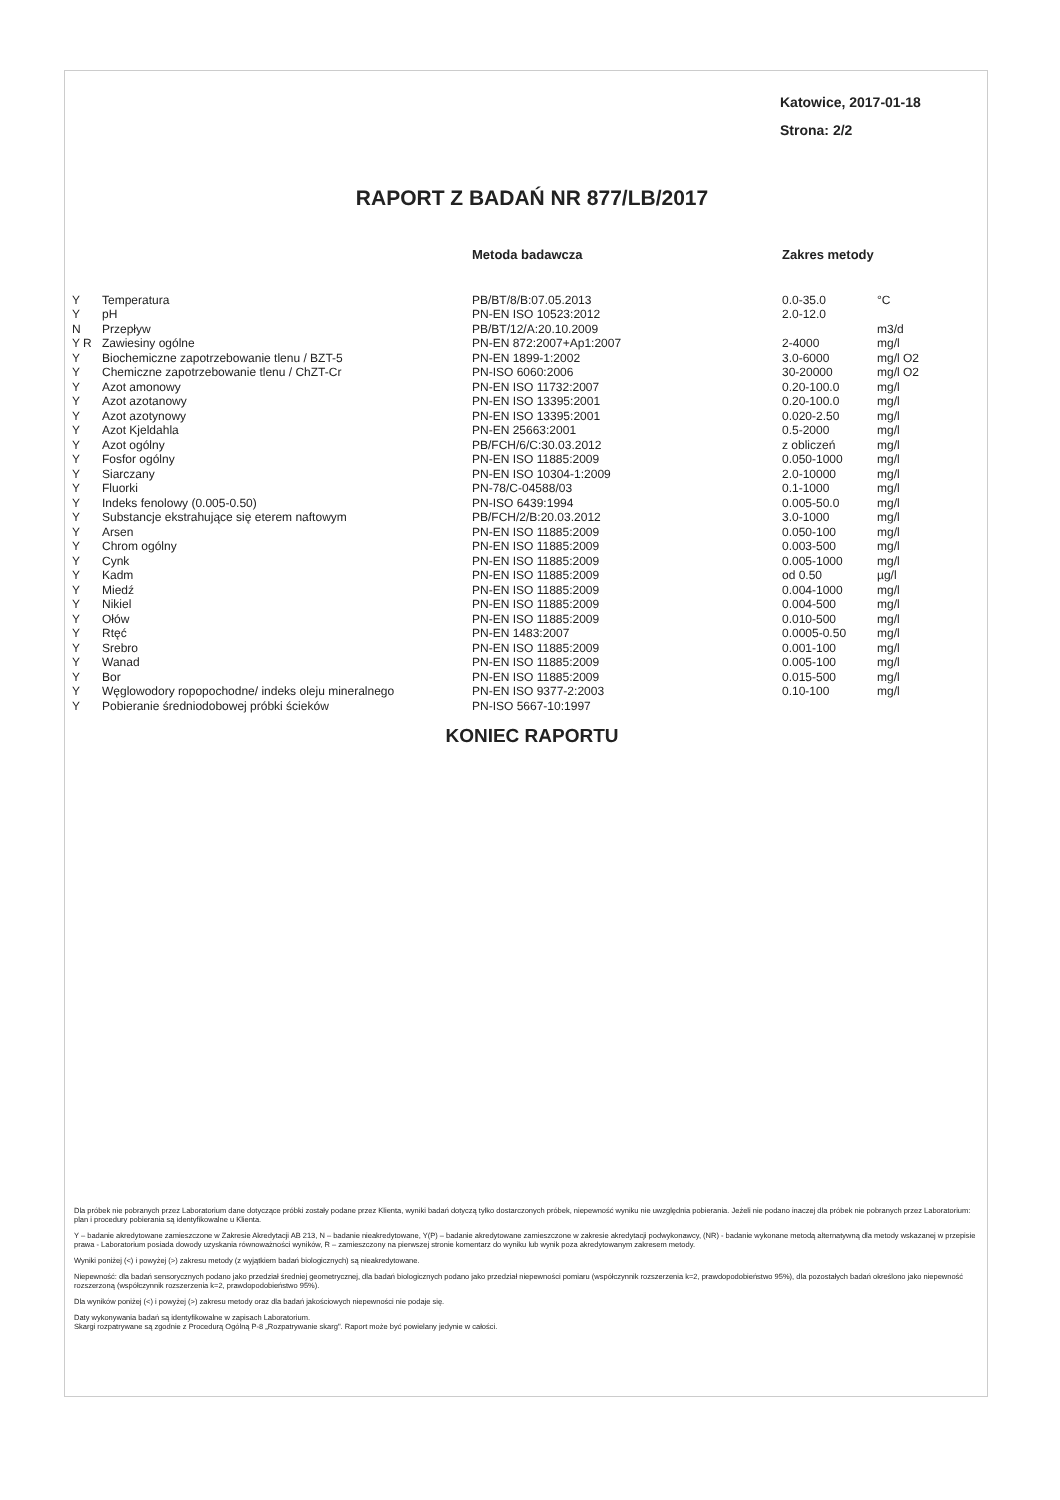Katowice, 2017-01-18
Strona: 2/2
RAPORT Z BADAŃ NR 877/LB/2017
| | | Metoda badawcza | Zakres metody | |
| --- | --- | --- | --- | --- |
| Y | Temperatura | PB/BT/8/B:07.05.2013 | 0.0-35.0 | °C |
| Y | pH | PN-EN ISO 10523:2012 | 2.0-12.0 | |
| N | Przepływ | PB/BT/12/A:20.10.2009 | | m3/d |
| Y R | Zawiesiny ogólne | PN-EN 872:2007+Ap1:2007 | 2-4000 | mg/l |
| Y | Biochemiczne zapotrzebowanie tlenu / BZT-5 | PN-EN 1899-1:2002 | 3.0-6000 | mg/l O2 |
| Y | Chemiczne zapotrzebowanie tlenu / ChZT-Cr | PN-ISO 6060:2006 | 30-20000 | mg/l O2 |
| Y | Azot amonowy | PN-EN ISO 11732:2007 | 0.20-100.0 | mg/l |
| Y | Azot azotanowy | PN-EN ISO 13395:2001 | 0.20-100.0 | mg/l |
| Y | Azot azotynowy | PN-EN ISO 13395:2001 | 0.020-2.50 | mg/l |
| Y | Azot Kjeldahla | PN-EN 25663:2001 | 0.5-2000 | mg/l |
| Y | Azot ogólny | PB/FCH/6/C:30.03.2012 | z obliczeń | mg/l |
| Y | Fosfor ogólny | PN-EN ISO 11885:2009 | 0.050-1000 | mg/l |
| Y | Siarczany | PN-EN ISO 10304-1:2009 | 2.0-10000 | mg/l |
| Y | Fluorki | PN-78/C-04588/03 | 0.1-1000 | mg/l |
| Y | Indeks fenolowy (0.005-0.50) | PN-ISO 6439:1994 | 0.005-50.0 | mg/l |
| Y | Substancje ekstrahujące się eterem naftowym | PB/FCH/2/B:20.03.2012 | 3.0-1000 | mg/l |
| Y | Arsen | PN-EN ISO 11885:2009 | 0.050-100 | mg/l |
| Y | Chrom ogólny | PN-EN ISO 11885:2009 | 0.003-500 | mg/l |
| Y | Cynk | PN-EN ISO 11885:2009 | 0.005-1000 | mg/l |
| Y | Kadm | PN-EN ISO 11885:2009 | od 0.50 | µg/l |
| Y | Miedź | PN-EN ISO 11885:2009 | 0.004-1000 | mg/l |
| Y | Nikiel | PN-EN ISO 11885:2009 | 0.004-500 | mg/l |
| Y | Ołów | PN-EN ISO 11885:2009 | 0.010-500 | mg/l |
| Y | Rtęć | PN-EN 1483:2007 | 0.0005-0.50 | mg/l |
| Y | Srebro | PN-EN ISO 11885:2009 | 0.001-100 | mg/l |
| Y | Wanad | PN-EN ISO 11885:2009 | 0.005-100 | mg/l |
| Y | Bor | PN-EN ISO 11885:2009 | 0.015-500 | mg/l |
| Y | Węglowodory ropopochodne/ indeks oleju mineralnego | PN-EN ISO 9377-2:2003 | 0.10-100 | mg/l |
| Y | Pobieranie średniodobowej próbki ścieków | PN-ISO 5667-10:1997 | | |
KONIEC RAPORTU
Dla próbek nie pobranych przez Laboratorium dane dotyczące próbki zostały podane przez Klienta, wyniki badań dotyczą tylko dostarczonych próbek, niepewność wyniku nie uwzględnia pobierania. Jeżeli nie podano inaczej dla próbek nie pobranych przez Laboratorium: plan i procedury pobierania są identyfikowalne u Klienta.
Y – badanie akredytowane zamieszczone w Zakresie Akredytacji AB 213, N – badanie nieakredytowane, Y(P) – badanie akredytowane zamieszczone w zakresie akredytacji podwykonawcy, (NR) - badanie wykonane metodą alternatywną dla metody wskazanej w przepisie prawa - Laboratorium posiada dowody uzyskania równoważności wyników, R – zamieszczony na pierwszej stronie komentarz do wyniku lub wynik poza akredytowanym zakresem metody.
Wyniki poniżej (<) i powyżej (>) zakresu metody (z wyjątkiem badań biologicznych) są nieakredytowane.
Niepewność: dla badań sensorycznych podano jako przedział średniej geometrycznej, dla badań biologicznych podano jako przedział niepewności pomiaru (współczynnik rozszerzenia k=2, prawdopodobieństwo 95%), dla pozostałych badań określono jako niepewność rozszerzoną (współczynnik rozszerzenia k=2, prawdopodobieństwo 95%).
Dla wyników poniżej (<) i powyżej (>) zakresu metody oraz dla badań jakościowych niepewności nie podaje się.
Daty wykonywania badań są identyfikowalne w zapisach Laboratorium.
Skargi rozpatrywane są zgodnie z Procedurą Ogólną P-8 „Rozpatrywanie skarg". Raport może być powielany jedynie w całości.